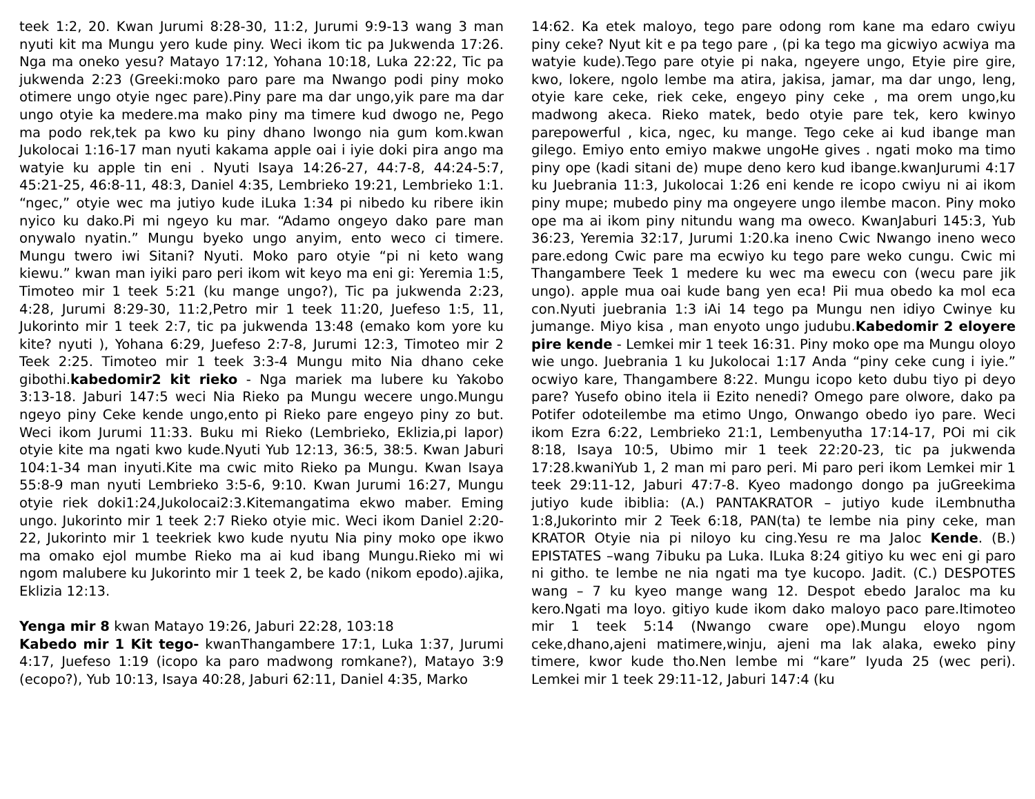teek 1:2, 20. Kwan Jurumi 8:28-30, 11:2, Jurumi 9:9-13 wang 3 man nyuti kit ma Mungu yero kude piny. Weci ikom tic pa Jukwenda 17:26. Nga ma oneko yesu? Matayo 17:12, Yohana 10:18, Luka 22:22, Tic pa jukwenda 2:23 (Greeki:moko paro pare ma Nwango podi piny moko otimere ungo otyie ngec pare).Piny pare ma dar ungo,yik pare ma dar ungo otyie ka medere.ma mako piny ma timere kud dwogo ne, Pego ma podo rek,tek pa kwo ku piny dhano lwongo nia gum kom.kwan Jukolocai 1:16-17 man nyuti kakama apple oai i iyie doki pira ango ma watyie ku apple tin eni . Nyuti Isaya 14:26-27, 44:7-8, 44:24-5:7, 45:21-25, 46:8-11, 48:3, Daniel 4:35, Lembrieko 19:21, Lembrieko 1:1. “ngec,” otyie wec ma jutiyo kude iLuka 1:34 pi nibedo ku ribere ikin nyico ku dako.Pi mi ngeyo ku mar. “Adamo ongeyo dako pare man onywalo nyatin.” Mungu byeko ungo anyim, ento weco ci timere. Mungu twero iwi Sitani? Nyuti. Moko paro otyie “pi ni keto wang kiewu.” kwan man iyiki paro peri ikom wit keyo ma eni gi: Yeremia 1:5, Timoteo mir 1 teek 5:21 (ku mange ungo?), Tic pa jukwenda 2:23, 4:28, Jurumi 8:29-30, 11:2,Petro mir 1 teek 11:20, Juefeso 1:5, 11, Jukorinto mir 1 teek 2:7, tic pa jukwenda 13:48 (emako kom yore ku kite? nyuti ), Yohana 6:29, Juefeso 2:7-8, Jurumi 12:3, Timoteo mir 2 Teek 2:25. Timoteo mir 1 teek 3:3-4 Mungu mito Nia dhano ceke gibothi.kabedomir2 kit rieko - Nga mariek ma lubere ku Yakobo 3:13-18. Jaburi 147:5 weci Nia Rieko pa Mungu wecere ungo.Mungu ngeyo piny Ceke kende ungo,ento pi Rieko pare engeyo piny zo but. Weci ikom Jurumi 11:33. Buku mi Rieko (Lembrieko, Eklizia,pi lapor) otyie kite ma ngati kwo kude.Nyuti Yub 12:13, 36:5, 38:5. Kwan Jaburi 104:1-34 man inyuti.Kite ma cwic mito Rieko pa Mungu. Kwan Isaya 55:8-9 man nyuti Lembrieko 3:5-6, 9:10. Kwan Jurumi 16:27, Mungu otyie riek doki1:24,Jukolocai2:3.Kitemangatima ekwo maber. Eming ungo. Jukorinto mir 1 teek 2:7 Rieko otyie mic. Weci ikom Daniel 2:20-22, Jukorinto mir 1 teekriek kwo kude nyutu Nia piny moko ope ikwo ma omako ejol mumbe Rieko ma ai kud ibang Mungu.Rieko mi wi ngom malubere ku Jukorinto mir 1 teek 2, be kado (nikom epodo).ajika, Eklizia 12:13.
Yenga mir 8 kwan Matayo 19:26, Jaburi 22:28, 103:18
Kabedo mir 1 Kit tego- kwanThangambere 17:1, Luka 1:37, Jurumi 4:17, Juefeso 1:19 (icopo ka paro madwong romkane?), Matayo 3:9 (ecopo?), Yub 10:13, Isaya 40:28, Jaburi 62:11, Daniel 4:35, Marko
14:62. Ka etek maloyo, tego pare odong rom kane ma edaro cwiyu piny ceke? Nyut kit e pa tego pare , (pi ka tego ma gicwiyo acwiya ma watyie kude).Tego pare otyie pi naka, ngeyere ungo, Etyie pire gire, kwo, lokere, ngolo lembe ma atira, jakisa, jamar, ma dar ungo, leng, otyie kare ceke, riek ceke, engeyo piny ceke , ma orem ungo,ku madwong akeca. Rieko matek, bedo otyie pare tek, kero kwinyo parepowerful , kica, ngec, ku mange. Tego ceke ai kud ibange man gilego. Emiyo ento emiyo makwe ungoHe gives . ngati moko ma timo piny ope (kadi sitani de) mupe deno kero kud ibange.kwanJurumi 4:17 ku Juebrania 11:3, Jukolocai 1:26 eni kende re icopo cwiyu ni ai ikom piny mupe; mubedo piny ma ongeyere ungo ilembe macon. Piny moko ope ma ai ikom piny nitundu wang ma oweco. KwanJaburi 145:3, Yub 36:23, Yeremia 32:17, Jurumi 1:20.ka ineno Cwic Nwango ineno weco pare.edong Cwic pare ma ecwiyo ku tego pare weko cungu. Cwic mi Thangambere Teek 1 medere ku wec ma ewecu con (wecu pare jik ungo). apple mua oai kude bang yen eca! Pii mua obedo ka mol eca con.Nyuti juebrania 1:3 iAi 14 tego pa Mungu nen idiyo Cwinye ku jumange. Miyo kisa , man enyoto ungo judubu.Kabedomir 2 eloyere pire kende - Lemkei mir 1 teek 16:31. Piny moko ope ma Mungu oloyo wie ungo. Juebrania 1 ku Jukolocai 1:17 Anda “piny ceke cung i iyie.” ocwiyo kare, Thangambere 8:22. Mungu icopo keto dubu tiyo pi deyo pare? Yusefo obino itela ii Ezito nenedi? Omego pare olwore, dako pa Potifer odoteilembe ma etimo Ungo, Onwango obedo iyo pare. Weci ikom Ezra 6:22, Lembrieko 21:1, Lembenyutha 17:14-17, POi mi cik 8:18, Isaya 10:5, Ubimo mir 1 teek 22:20-23, tic pa jukwenda 17:28.kwaniYub 1, 2 man mi paro peri. Mi paro peri ikom Lemkei mir 1 teek 29:11-12, Jaburi 47:7-8. Kyeo madongo dongo pa juGreekima jutiyo kude ibiblia: (A.) PANTAKRATOR – jutiyo kude iLembnutha 1:8,Jukorinto mir 2 Teek 6:18, PAN(ta) te lembe nia piny ceke, man KRATOR Otyie nia pi niloyo ku cing.Yesu re ma Jaloc Kende. (B.) EPISTATES –wang 7ibuku pa Luka. ILuka 8:24 gitiyo ku wec eni gi paro ni githo. te lembe ne nia ngati ma tye kucopo. Jadit. (C.) DESPOTES wang – 7 ku kyeo mange wang 12. Despot ebedo Jaraloc ma ku kero.Ngati ma loyo. gitiyo kude ikom dako maloyo paco pare.Itimoteo mir 1 teek 5:14 (Nwango cware ope).Mungu eloyo ngom ceke,dhano,ajeni matimere,winju, ajeni ma lak alaka, eweko piny timere, kwor kude tho.Nen lembe mi “kare” Iyuda 25 (wec peri). Lemkei mir 1 teek 29:11-12, Jaburi 147:4 (ku